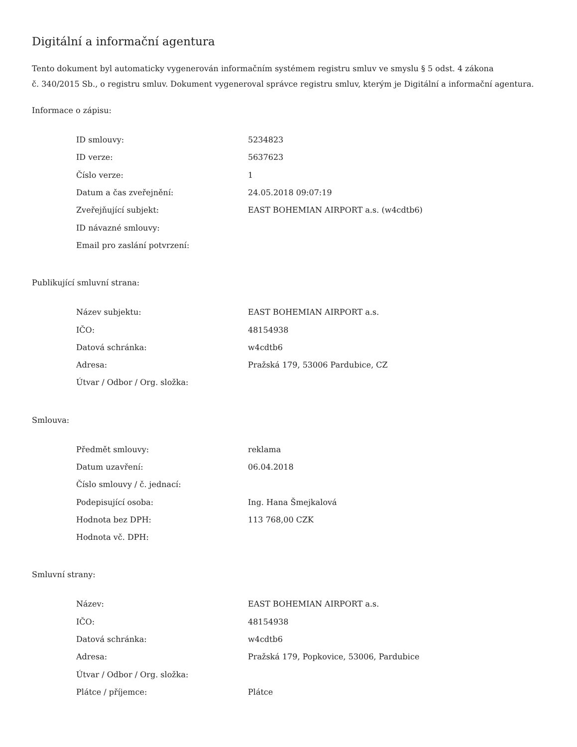Digitální a informační agentura
Tento dokument byl automaticky vygenerován informačním systémem registru smluv ve smyslu § 5 odst. 4 zákona
č. 340/2015 Sb., o registru smluv. Dokument vygeneroval správce registru smluv, kterým je Digitální a informační agentura.
Informace o zápisu:
| ID smlouvy: | 5234823 |
| ID verze: | 5637623 |
| Číslo verze: | 1 |
| Datum a čas zveřejnění: | 24.05.2018 09:07:19 |
| Zveřejňující subjekt: | EAST BOHEMIAN AIRPORT a.s. (w4cdtb6) |
| ID návazné smlouvy: | |
| Email pro zaslání potvrzení: | |
Publikující smluvní strana:
| Název subjektu: | EAST BOHEMIAN AIRPORT a.s. |
| IČO: | 48154938 |
| Datová schránka: | w4cdtb6 |
| Adresa: | Pražská 179, 53006 Pardubice, CZ |
| Útvar / Odbor / Org. složka: | |
Smlouva:
| Předmět smlouvy: | reklama |
| Datum uzavření: | 06.04.2018 |
| Číslo smlouvy / č. jednací: | |
| Podepisující osoba: | Ing. Hana Šmejkalová |
| Hodnota bez DPH: | 113 768,00 CZK |
| Hodnota vč. DPH: | |
Smluvní strany:
| Název: | EAST BOHEMIAN AIRPORT a.s. |
| IČO: | 48154938 |
| Datová schránka: | w4cdtb6 |
| Adresa: | Pražská 179, Popkovice, 53006, Pardubice |
| Útvar / Odbor / Org. složka: | |
| Plátce / příjemce: | Plátce |